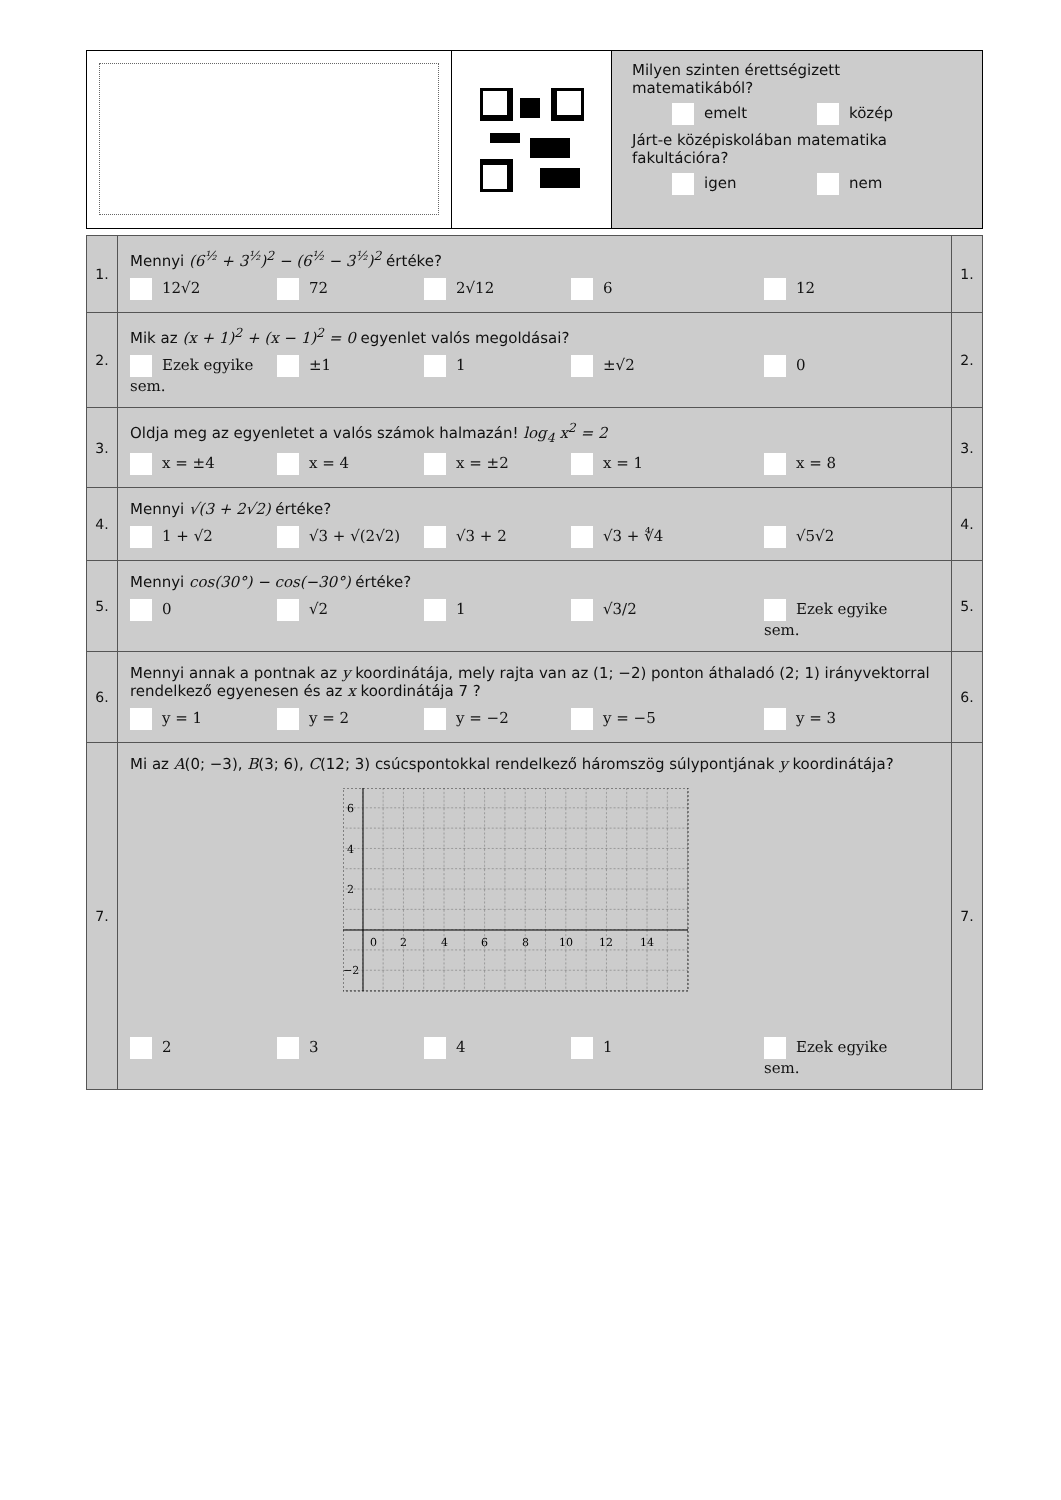Milyen szinten érettségizett matematikából?
emelt közép
Járt-e középiskolában matematika fakultációra?
igen nem
| 1. | Mennyi (6<sup>½</sup> + 3<sup>½</sup>)<sup>2</sup> − (6<sup>½</sup> − 3<sup>½</sup>)<sup>2</sup> értéke? 12√2 72 2√12 6 12 | 1. |
| 2. | Mik az (x + 1)<sup>2</sup> + (x − 1)<sup>2</sup> = 0 egyenlet valós megoldásai? Ezek egyike sem. ±1 1 ±√2 0 | 2. |
| 3. | Oldja meg az egyenletet a valós számok halmazán! log<sub>4</sub> x<sup>2</sup> = 2 x = ±4 x = 4 x = ±2 x = 1 x = 8 | 3. |
| 4. | Mennyi √(3 + 2√2) értéke? 1 + √2 √3 + √(2√2) √3 + 2 √3 + ∜4 √5√2 | 4. |
| 5. | Mennyi cos(30°) − cos(−30°) értéke? 0 √2 1 √3/2 Ezek egyike sem. | 5. |
| 6. | Mennyi annak a pontnak az y koordinátája, mely rajta van az (1; −2) ponton áthaladó (2; 1) irányvektorral rendelkező egyenesen és az x koordinátája 7 ? y = 1 y = 2 y = −2 y = −5 y = 3 | 6. |
| 7. | Mi az A (0; −3), B (3; 6), C (12; 3) csúcspontokkal rendelkező háromszög súlypontjának y koordinátája? 6 4 2 0 2 4 6 8 10 12 14 −2 2 3 4 1 Ezek egyike sem. | 7. |